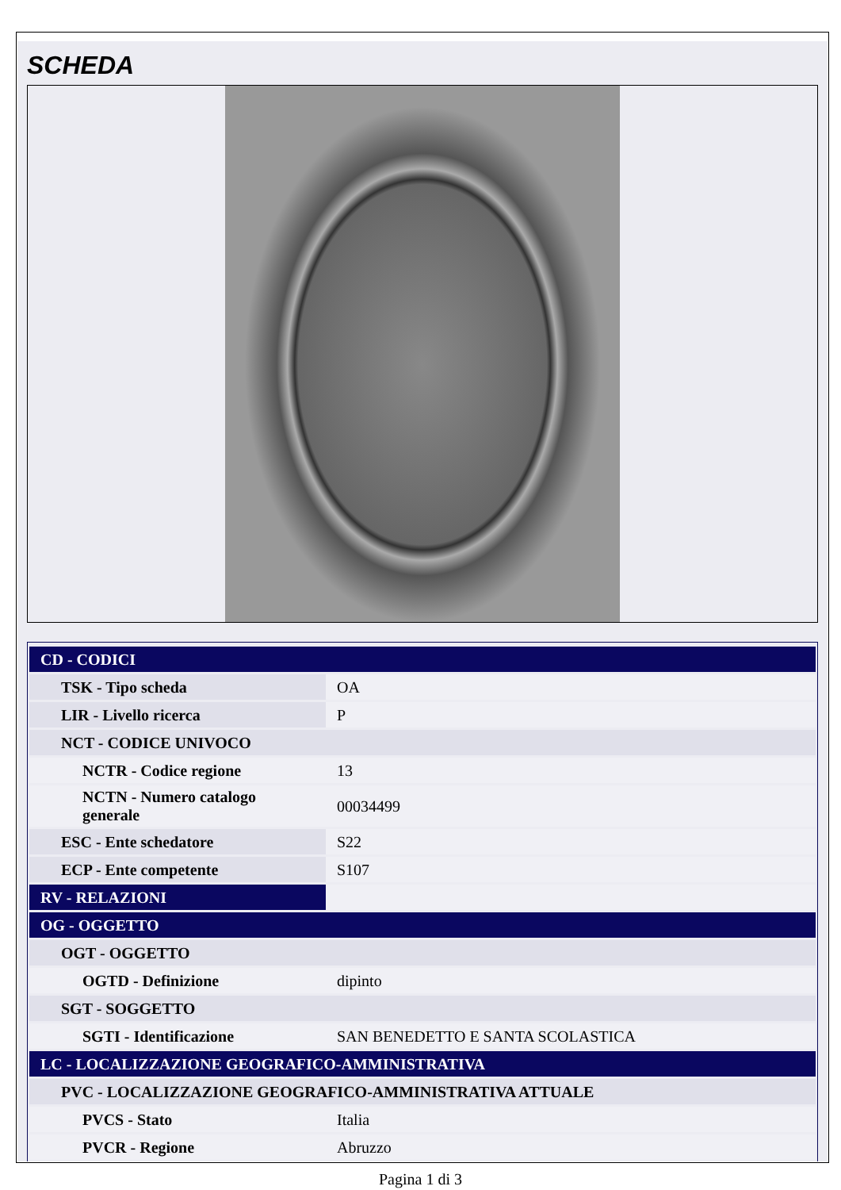SCHEDA
| CD - CODICI | |
| TSK - Tipo scheda | OA |
| LIR - Livello ricerca | P |
| NCT - CODICE UNIVOCO | |
| NCTR - Codice regione | 13 |
| NCTN - Numero catalogo generale | 00034499 |
| ESC - Ente schedatore | S22 |
| ECP - Ente competente | S107 |
| RV - RELAZIONI | |
| OG - OGGETTO | |
| OGT - OGGETTO | |
| OGTD - Definizione | dipinto |
| SGT - SOGGETTO | |
| SGTI - Identificazione | SAN BENEDETTO E SANTA SCOLASTICA |
| LC - LOCALIZZAZIONE GEOGRAFICO-AMMINISTRATIVA | |
| PVC - LOCALIZZAZIONE GEOGRAFICO-AMMINISTRATIVA ATTUALE | |
| PVCS - Stato | Italia |
| PVCR - Regione | Abruzzo |
Pagina 1 di 3